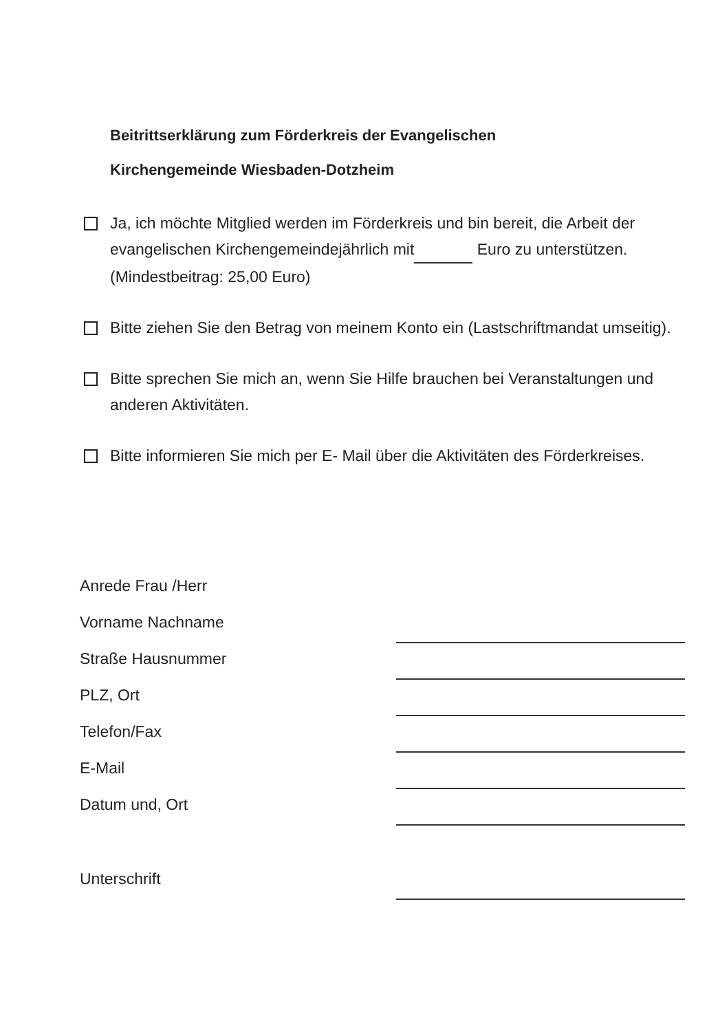Beitrittserklärung zum Förderkreis der Evangelischen
Kirchengemeinde Wiesbaden-Dotzheim
Ja, ich möchte Mitglied werden im Förderkreis und bin bereit, die Arbeit der evangelischen Kirchengemeindejährlich mit Euro zu unterstützen. (Mindestbeitrag: 25,00 Euro)
Bitte ziehen Sie den Betrag von meinem Konto ein (Lastschriftmandat umseitig).
Bitte sprechen Sie mich an, wenn Sie Hilfe brauchen bei Veranstaltungen und anderen Aktivitäten.
Bitte informieren Sie mich per E- Mail über die Aktivitäten des Förderkreises.
Anrede Frau /Herr
Vorname Nachname
Straße Hausnummer
PLZ, Ort
Telefon/Fax
E-Mail
Datum und, Ort
Unterschrift